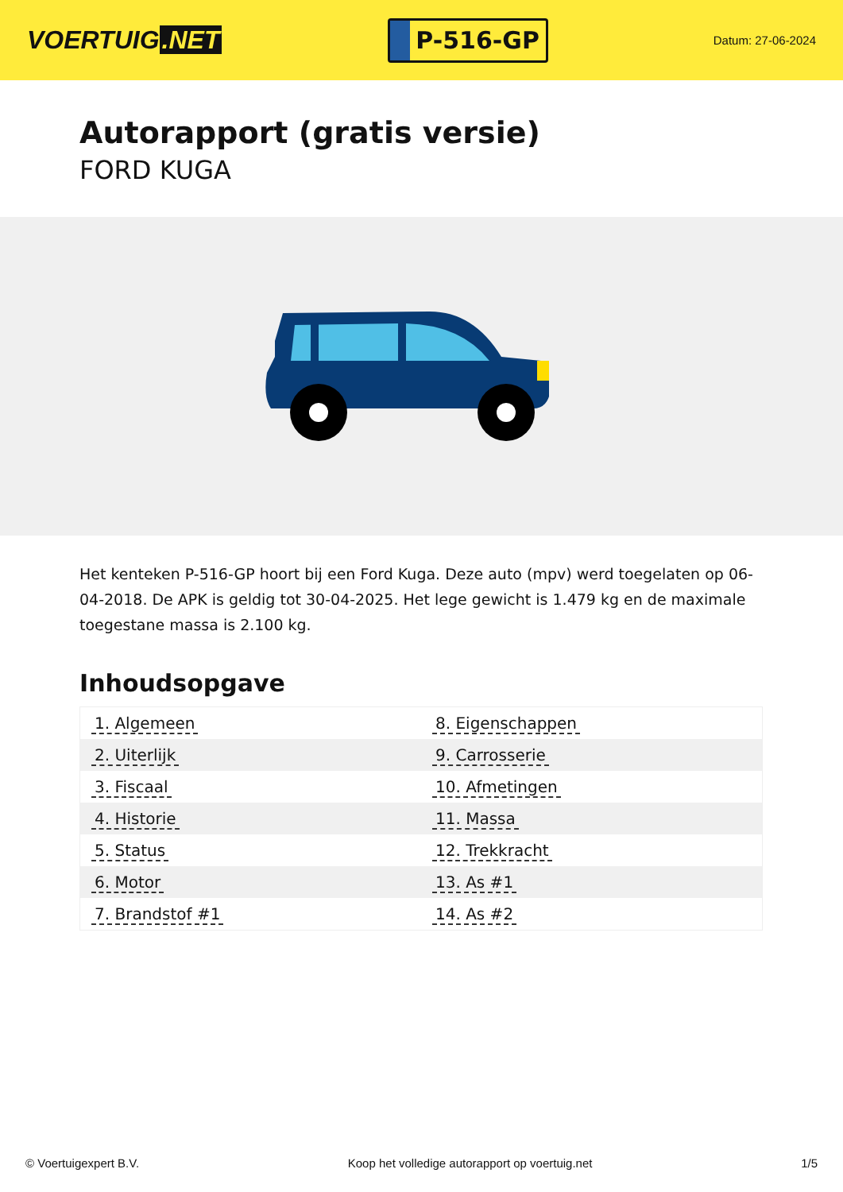VOERTUIG.NET
P-516-GP
Datum: 27-06-2024
Autorapport (gratis versie)
FORD KUGA
Het kenteken P-516-GP hoort bij een Ford Kuga. Deze auto (mpv) werd toegelaten op 06-04-2018. De APK is geldig tot 30-04-2025. Het lege gewicht is 1.479 kg en de maximale toegestane massa is 2.100 kg.
Inhoudsopgave
| 1. Algemeen | 8. Eigenschappen |
| 2. Uiterlijk | 9. Carrosserie |
| 3. Fiscaal | 10. Afmetingen |
| 4. Historie | 11. Massa |
| 5. Status | 12. Trekkracht |
| 6. Motor | 13. As #1 |
| 7. Brandstof #1 | 14. As #2 |
© Voertuigexpert B.V. Koop het volledige autorapport op voertuig.net 1/5